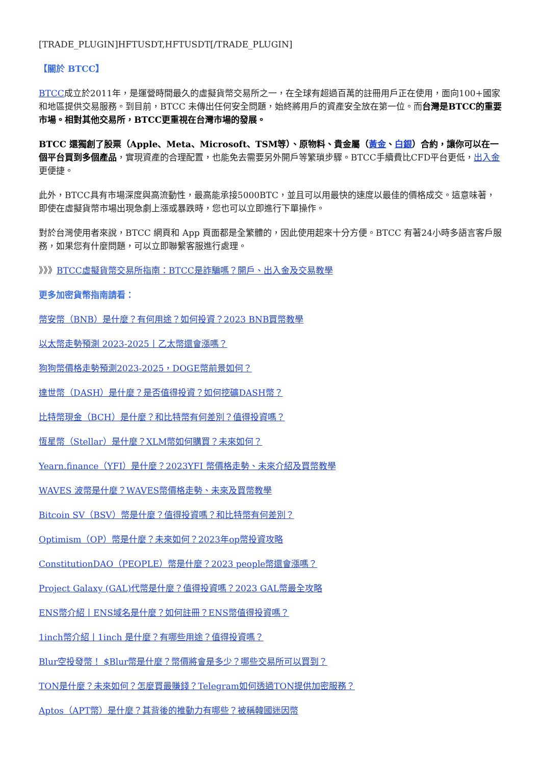[TRADE_PLUGIN]HFTUSDT,HFTUSDT[/TRADE_PLUGIN]
【關於 BTCC】
BTCC成立於2011年，是運營時間最久的虛擬貨幣交易所之一，在全球有超過百萬的註冊用戶正在使用，面向100+國家和地區提供交易服務。到目前，BTCC 未傳出任何安全問題，始終將用戶的資產安全放在第一位。而台灣是BTCC的重要市場。相對其他交易所，BTCC更重視在台灣市場的發展。
BTCC 還獨創了股票（Apple、Meta、Microsoft、TSM等）、原物料、貴金屬（黃金、白銀）合約，讓你可以在一個平台買到多個產品，實現資產的合理配置，也能免去需要另外開戶等繁瑣步驟。BTCC手續費比CFD平台更低，出入金更便捷。
此外，BTCC具有市場深度與高流動性，最高能承接5000BTC，並且可以用最快的速度以最佳的價格成交。這意味著，即使在虛擬貨幣市場出現急劇上漲或暴跌時，您也可以立即進行下單操作。
對於台灣使用者來說，BTCC 網頁和 App 頁面都是全繁體的，因此使用起來十分方便。BTCC 有著24小時多語言客戶服務，如果您有什麼問題，可以立即聯繫客服進行處理。
》》》BTCC虛擬貨幣交易所指南：BTCC是詐騙嗎？開戶、出入金及交易教學
更多加密貨幣指南請看：
幣安幣（BNB）是什麼？有何用途？如何投資？2023 BNB買幣教學
以太幣走勢預測 2023-2025丨乙太幣還會漲嗎？
狗狗幣價格走勢預測2023-2025，DOGE幣前景如何？
達世幣（DASH）是什麼？是否值得投資？如何挖礦DASH幣？
比特幣現金（BCH）是什麼？和比特幣有何差別？值得投資嗎？
恆星幣（Stellar）是什麼？XLM幣如何購買？未來如何？
Yearn.finance（YFI）是什麼？2023YFI 幣價格走勢、未來介紹及買幣教學
WAVES 波幣是什麼？WAVES幣價格走勢、未來及買幣教學
Bitcoin SV（BSV）幣是什麼？值得投資嗎？和比特幣有何差別？
Optimism（OP）幣是什麼？未來如何？2023年op幣投資攻略
ConstitutionDAO（PEOPLE）幣是什麼？2023 people幣還會漲嗎？
Project Galaxy (GAL)代幣是什麼？值得投資嗎？2023 GAL幣最全攻略
ENS幣介紹丨ENS域名是什麼？如何註冊？ENS幣值得投資嗎？
1inch幣介紹丨1inch 是什麼？有哪些用途？值得投資嗎？
Blur空投發幣！ $Blur幣是什麼？幣價將會是多少？哪些交易所可以買到？
TON是什麼？未來如何？怎麼買最賺錢？Telegram如何透過TON提供加密服務？
Aptos（APT幣）是什麼？其背後的推動力有哪些？被稱韓國迷因幣